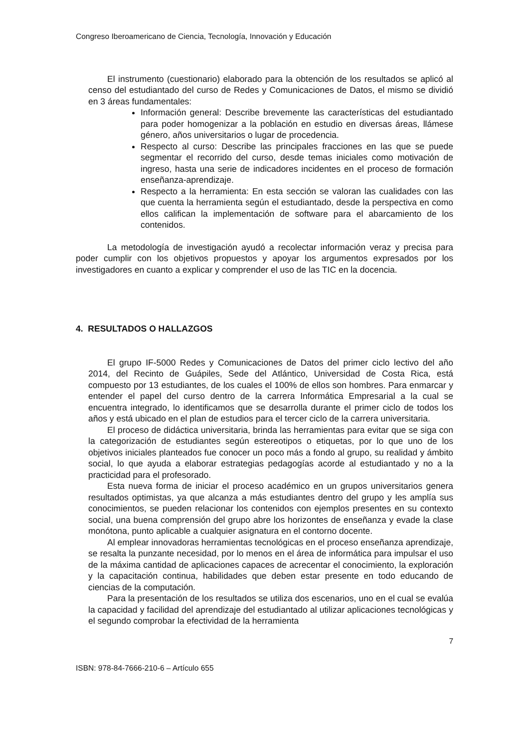Congreso Iberoamericano de Ciencia, Tecnología, Innovación y Educación
El instrumento (cuestionario) elaborado para la obtención de los resultados se aplicó al censo del estudiantado del curso de Redes y Comunicaciones de Datos, el mismo se dividió en 3 áreas fundamentales:
Información general: Describe brevemente las características del estudiantado para poder homogenizar a la población en estudio en diversas áreas, llámese género, años universitarios o lugar de procedencia.
Respecto al curso: Describe las principales fracciones en las que se puede segmentar el recorrido del curso, desde temas iniciales como motivación de ingreso, hasta una serie de indicadores incidentes en el proceso de formación enseñanza-aprendizaje.
Respecto a la herramienta: En esta sección se valoran las cualidades con las que cuenta la herramienta según el estudiantado, desde la perspectiva en como ellos califican la implementación de software para el abarcamiento de los contenidos.
La metodología de investigación ayudó a recolectar información veraz y precisa para poder cumplir con los objetivos propuestos y apoyar los argumentos expresados por los investigadores en cuanto a explicar y comprender el uso de las TIC en la docencia.
4. RESULTADOS O HALLAZGOS
El grupo IF-5000 Redes y Comunicaciones de Datos del primer ciclo lectivo del año 2014, del Recinto de Guápiles, Sede del Atlántico, Universidad de Costa Rica, está compuesto por 13 estudiantes, de los cuales el 100% de ellos son hombres. Para enmarcar y entender el papel del curso dentro de la carrera Informática Empresarial a la cual se encuentra integrado, lo identificamos que se desarrolla durante el primer ciclo de todos los años y está ubicado en el plan de estudios para el tercer ciclo de la carrera universitaria.
El proceso de didáctica universitaria, brinda las herramientas para evitar que se siga con la categorización de estudiantes según estereotipos o etiquetas, por lo que uno de los objetivos iniciales planteados fue conocer un poco más a fondo al grupo, su realidad y ámbito social, lo que ayuda a elaborar estrategias pedagogías acorde al estudiantado y no a la practicidad para el profesorado.
Esta nueva forma de iniciar el proceso académico en un grupos universitarios genera resultados optimistas, ya que alcanza a más estudiantes dentro del grupo y les amplía sus conocimientos, se pueden relacionar los contenidos con ejemplos presentes en su contexto social, una buena comprensión del grupo abre los horizontes de enseñanza y evade la clase monótona, punto aplicable a cualquier asignatura en el contorno docente.
Al emplear innovadoras herramientas tecnológicas en el proceso enseñanza aprendizaje, se resalta la punzante necesidad, por lo menos en el área de informática para impulsar el uso de la máxima cantidad de aplicaciones capaces de acrecentar el conocimiento, la exploración y la capacitación continua, habilidades que deben estar presente en todo educando de ciencias de la computación.
Para la presentación de los resultados se utiliza dos escenarios, uno en el cual se evalúa la capacidad y facilidad del aprendizaje del estudiantado al utilizar aplicaciones tecnológicas y el segundo comprobar la efectividad de la herramienta
7
ISBN: 978-84-7666-210-6 – Artículo 655